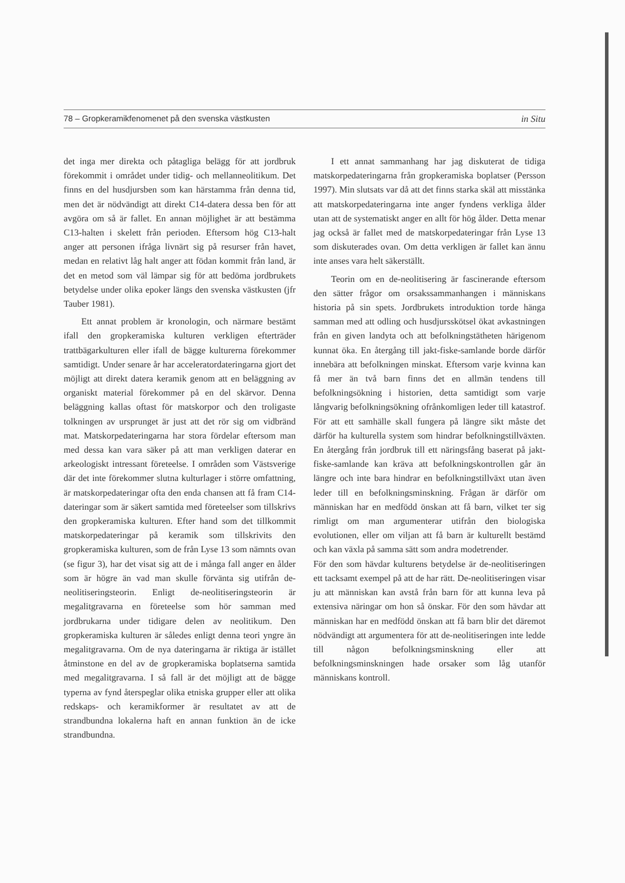78 – Gropkeramikfenomenet på den svenska västkusten in Situ
det inga mer direkta och påtagliga belägg för att jordbruk förekommit i området under tidig- och mellanneolitikum. Det finns en del husdjursben som kan härstamma från denna tid, men det är nödvändigt att direkt C14-datera dessa ben för att avgöra om så är fallet. En annan möjlighet är att bestämma C13-halten i skelett från perioden. Eftersom hög C13-halt anger att personen ifråga livnärt sig på resurser från havet, medan en relativt låg halt anger att födan kommit från land, är det en metod som väl lämpar sig för att bedöma jordbrukets betydelse under olika epoker längs den svenska västkusten (jfr Tauber 1981).
Ett annat problem är kronologin, och närmare bestämt ifall den gropkeramiska kulturen verkligen efterträder trattbägarkulturen eller ifall de bägge kulturerna förekommer samtidigt. Under senare år har acceleratordateringarna gjort det möjligt att direkt datera keramik genom att en beläggning av organiskt material förekommer på en del skärvor. Denna beläggning kallas oftast för matskorpor och den troligaste tolkningen av ursprunget är just att det rör sig om vidbränd mat. Matskorpedateringarna har stora fördelar eftersom man med dessa kan vara säker på att man verkligen daterar en arkeologiskt intressant företeelse. I områden som Västsverige där det inte förekommer slutna kulturlager i större omfattning, är matskorpedateringar ofta den enda chansen att få fram C14-dateringar som är säkert samtida med företeelser som tillskrivs den gropkeramiska kulturen. Efter hand som det tillkommit matskorpedateringar på keramik som tillskrivits den gropkeramiska kulturen, som de från Lyse 13 som nämnts ovan (se figur 3), har det visat sig att de i många fall anger en ålder som är högre än vad man skulle förvänta sig utifrån de-neolitiseringsteorin. Enligt de-neolitiseringsteorin är megalitgravarna en företeelse som hör samman med jordbrukarna under tidigare delen av neolitikum. Den gropkeramiska kulturen är således enligt denna teori yngre än megalitgravarna. Om de nya dateringarna är riktiga är istället åtminstone en del av de gropkeramiska boplatserna samtida med megalitgravarna. I så fall är det möjligt att de bägge typerna av fynd återspeglar olika etniska grupper eller att olika redskaps- och keramikformer är resultatet av att de strandbundna lokalerna haft en annan funktion än de icke strandbundna.
I ett annat sammanhang har jag diskuterat de tidiga matskorpedateringarna från gropkeramiska boplatser (Persson 1997). Min slutsats var då att det finns starka skäl att misstänka att matskorpedateringarna inte anger fyndens verkliga ålder utan att de systematiskt anger en allt för hög ålder. Detta menar jag också är fallet med de matskorpedateringar från Lyse 13 som diskuterades ovan. Om detta verkligen är fallet kan ännu inte anses vara helt säkerställt.
Teorin om en de-neolitisering är fascinerande eftersom den sätter frågor om orsakssammanhangen i människans historia på sin spets. Jordbrukets introduktion torde hänga samman med att odling och husdjursskötsel ökat avkastningen från en given landyta och att befolkningstätheten härigenom kunnat öka. En återgång till jakt-fiske-samlande borde därför innebära att befolkningen minskat. Eftersom varje kvinna kan få mer än två barn finns det en allmän tendens till befolkningsökning i historien, detta samtidigt som varje långvarig befolkningsökning ofrånkomligen leder till katastrof. För att ett samhälle skall fungera på längre sikt måste det därför ha kulturella system som hindrar befolkningstillväxten. En återgång från jordbruk till ett näringsfång baserat på jakt-fiske-samlande kan kräva att befolkningskontrollen går än längre och inte bara hindrar en befolkningstillväxt utan även leder till en befolkningsminskning. Frågan är därför om människan har en medfödd önskan att få barn, vilket ter sig rimligt om man argumenterar utifrån den biologiska evolutionen, eller om viljan att få barn är kulturellt bestämd och kan växla på samma sätt som andra modetrender.
För den som hävdar kulturens betydelse är de-neolitiseringen ett tacksamt exempel på att de har rätt. De-neolitiseringen visar ju att människan kan avstå från barn för att kunna leva på extensiva näringar om hon så önskar. För den som hävdar att människan har en medfödd önskan att få barn blir det däremot nödvändigt att argumentera för att de-neolitiseringen inte ledde till någon befolkningsminskning eller att befolkningsminskningen hade orsaker som låg utanför människans kontroll.